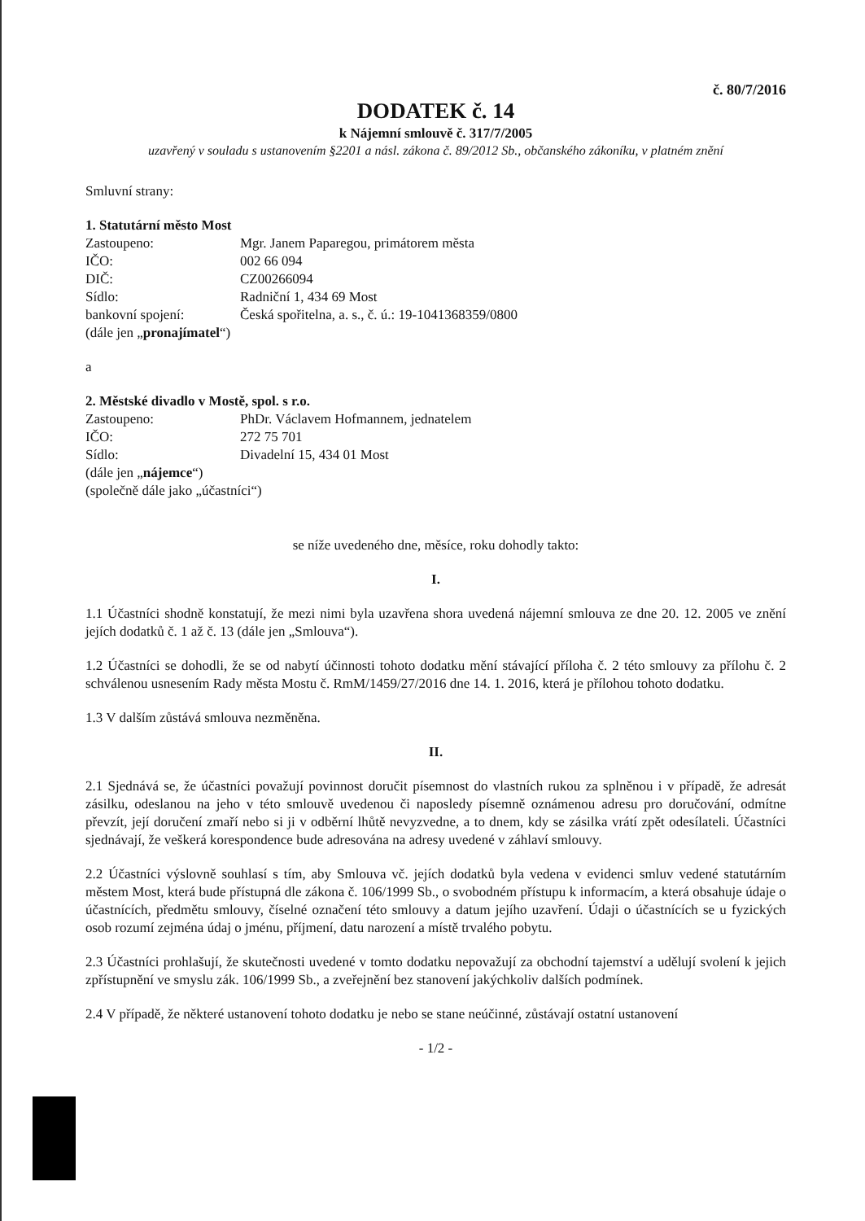č. 80/7/2016
DODATEK č. 14
k Nájemní smlouvě č. 317/7/2005
uzavřený v souladu s ustanovením §2201 a násl. zákona č. 89/2012 Sb., občanského zákoníku, v platném znění
Smluvní strany:
| 1. Statutární město Most | |
| Zastoupeno: | Mgr. Janem Paparegou, primátorem města |
| IČO: | 002 66 094 |
| DIČ: | CZ00266094 |
| Sídlo: | Radniční 1, 434 69 Most |
| bankovní spojení: | Česká spořitelna, a. s., č. ú.: 19-1041368359/0800 |
| (dále jen „ pronajímatel “) | |
a
| 2. Městské divadlo v Mostě, spol. s r.o. | |
| Zastoupeno: | PhDr. Václavem Hofmannem, jednatelem |
| IČO: | 272 75 701 |
| Sídlo: | Divadelní 15, 434 01 Most |
| (dále jen „ nájemce “) | |
| (společně dále jako „účastníci“) | |
se níže uvedeného dne, měsíce, roku dohodly takto:
I.
1.1 Účastníci shodně konstatují, že mezi nimi byla uzavřena shora uvedená nájemní smlouva ze dne 20. 12. 2005 ve znění jejích dodatků č. 1 až č. 13 (dále jen „Smlouva“).
1.2 Účastníci se dohodli, že se od nabytí účinnosti tohoto dodatku mění stávající příloha č. 2 této smlouvy za přílohu č. 2 schválenou usnesením Rady města Mostu č. RmM/1459/27/2016 dne 14. 1. 2016, která je přílohou tohoto dodatku.
1.3 V dalším zůstává smlouva nezměněna.
II.
2.1 Sjednává se, že účastníci považují povinnost doručit písemnost do vlastních rukou za splněnou i v případě, že adresát zásilku, odeslanou na jeho v této smlouvě uvedenou či naposledy písemně oznámenou adresu pro doručování, odmítne převzít, její doručení zmaří nebo si ji v odběrní lhůtě nevyzvedne, a to dnem, kdy se zásilka vrátí zpět odesílateli. Účastníci sjednávají, že veškerá korespondence bude adresována na adresy uvedené v záhlaví smlouvy.
2.2 Účastníci výslovně souhlasí s tím, aby Smlouva vč. jejích dodatků byla vedena v evidenci smluv vedené statutárním městem Most, která bude přístupná dle zákona č. 106/1999 Sb., o svobodném přístupu k informacím, a která obsahuje údaje o účastnících, předmětu smlouvy, číselné označení této smlouvy a datum jejího uzavření. Údaji o účastnících se u fyzických osob rozumí zejména údaj o jménu, příjmení, datu narození a místě trvalého pobytu.
2.3 Účastníci prohlašují, že skutečnosti uvedené v tomto dodatku nepovažují za obchodní tajemství a udělují svolení k jejich zpřístupnění ve smyslu zák. 106/1999 Sb., a zveřejnění bez stanovení jakýchkoliv dalších podmínek.
2.4 V případě, že některé ustanovení tohoto dodatku je nebo se stane neúčinné, zůstávají ostatní ustanovení
- 1/2 -